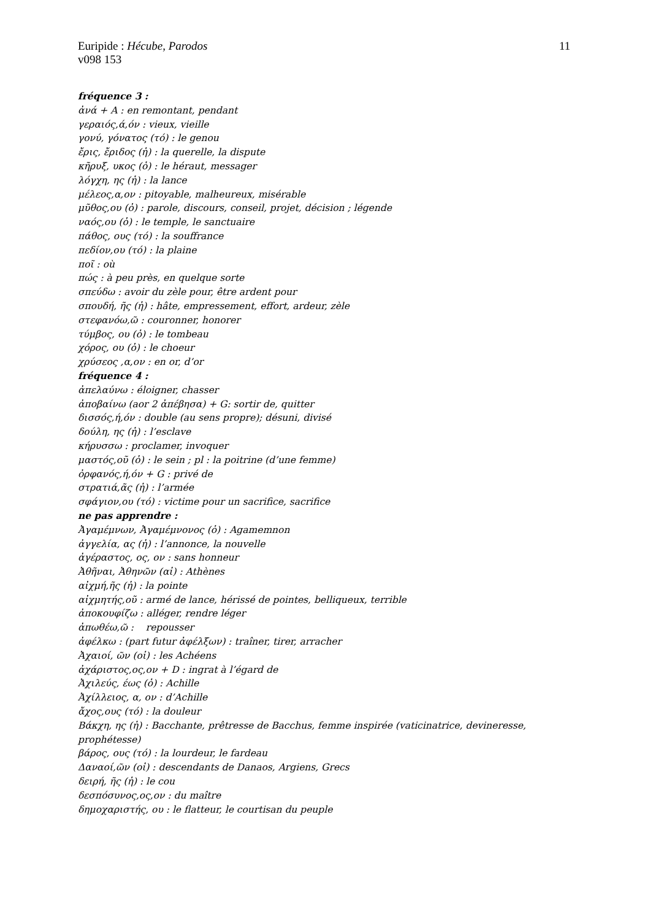11 Euripide : Hécube, Parodos
v098 153
fréquence 3 :
ἀνά + A : en remontant, pendant
γεραιός,ά,όν : vieux, vieille
γονύ, γόνατος (τό) : le genou
ἔρις, ἔριδος (ἡ) : la querelle, la dispute
κῆρυξ, υκος (ὁ) : le héraut, messager
λόγχη, ης (ἡ) : la lance
μέλεος,α,ον : pitoyable, malheureux, misérable
μῦθος,ου (ὁ) : parole, discours, conseil, projet, décision ; légende
ναός,ου (ὁ) : le temple, le sanctuaire
πάθος, ους (τό) : la souffrance
πεδίον,ου (τό) : la plaine
ποῖ : où
πώς : à peu près, en quelque sorte
σπεύδω : avoir du zèle pour, être ardent pour
σπουδή, ῆς (ἡ) : hâte, empressement, effort, ardeur, zèle
στεφανόω,ῶ : couronner, honorer
τύμβος, ου (ὁ) : le tombeau
χόρος, ου (ὁ) : le choeur
χρύσεος ,α,ον : en or, d’or
fréquence 4 :
ἀπελαύνω : éloigner, chasser
ἀποβαίνω (aor 2 ἀπέβησα) + G: sortir de, quitter
δισσός,ή,όν : double (au sens propre); désuni, divisé
δούλη, ης (ἡ) : l’esclave
κήρυσσω : proclamer, invoquer
μαστός,οῦ (ὁ) : le sein ; pl : la poitrine (d’une femme)
ὀρφανός,ή,όν + G : privé de
στρατιά,ᾶς (ἡ) : l’armée
σφάγιον,ου (τό) : victime pour un sacrifice, sacrifice
ne pas apprendre :
Ἀγαμέμνων, Ἀγαμέμνονος (ὁ) : Agamemnon
ἀγγελία, ας (ἡ) : l’annonce, la nouvelle
ἀγέραστος, ος, ον : sans honneur
Ἀθῆναι, Ἀθηνῶν (αἱ) : Athènes
αἰχμή,ῆς (ἡ) : la pointe
αἰχμητής,οῦ : armé de lance, hérissé de pointes, belliqueux, terrible
ἀποκουφίζω : alléger, rendre léger
ἀπωθέω,ῶ : repousser
ἀφέλκω : (part futur ἀφέλξων) : traîner, tirer, arracher
Ἀχαιοί, ῶν (οἱ) : les Achéens
ἀχάριστος,ος,ον + D : ingrat à l’égard de
Ἀχιλεύς, έως (ὁ) : Achille
Ἀχίλλειος, α, ον : d’Achille
ἄχος,ους (τό) : la douleur
Βάκχη, ης (ἡ) : Bacchante, prêtresse de Bacchus, femme inspirée (vaticinatrice, devineresse, prophétesse)
βάρος, ους (τό) : la lourdeur, le fardeau
Δαναοί,ῶν (οἱ) : descendants de Danaos, Argiens, Grecs
δειρή, ῆς (ἡ) : le cou
δεσπόσυνος,ος,ον : du maître
δημοχαριστής, ου : le flatteur, le courtisan du peuple